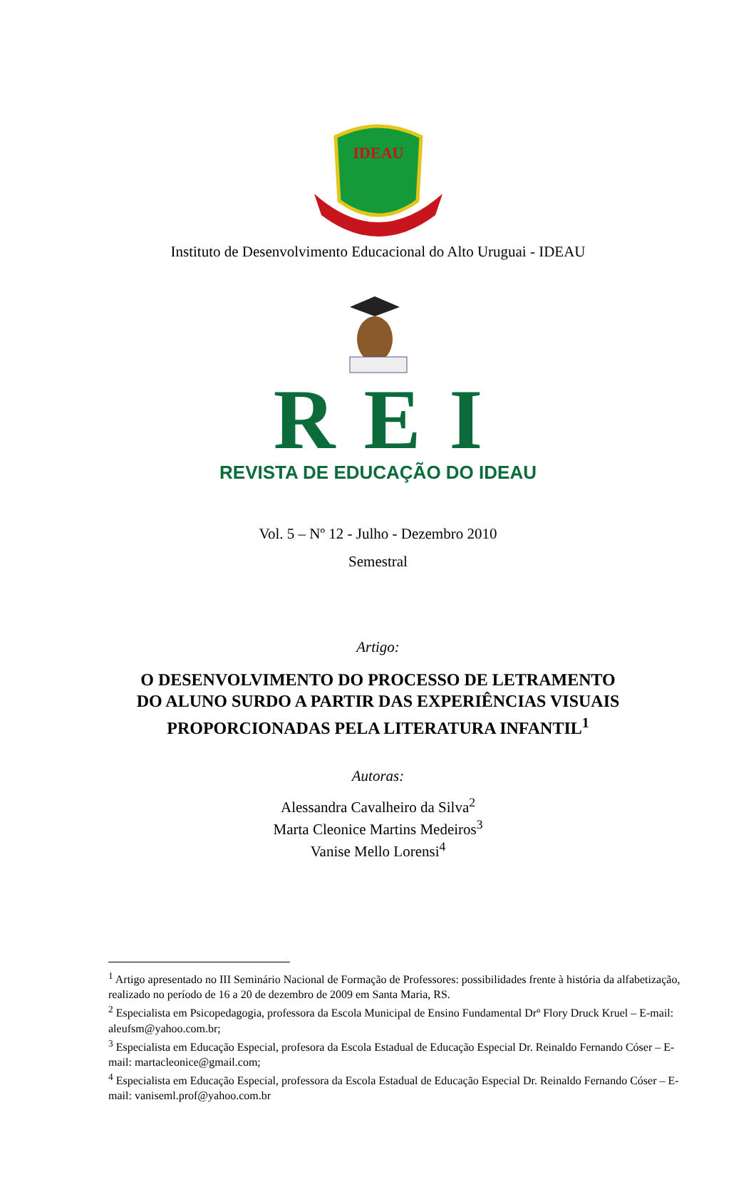IDEAU
Instituto de Desenvolvimento Educacional do Alto Uruguai - IDEAU
REI
REVISTA DE EDUCAÇÃO DO IDEAU
Vol. 5 – Nº 12 - Julho - Dezembro 2010
Semestral
Artigo:
O DESENVOLVIMENTO DO PROCESSO DE LETRAMENTO DO ALUNO SURDO A PARTIR DAS EXPERIÊNCIAS VISUAIS PROPORCIONADAS PELA LITERATURA INFANTIL<sup>1</sup>
Autoras:
Alessandra Cavalheiro da Silva<sup>2</sup>
Marta Cleonice Martins Medeiros<sup>3</sup>
Vanise Mello Lorensi<sup>4</sup>
<sup>1</sup> Artigo apresentado no III Seminário Nacional de Formação de Professores: possibilidades frente à história da alfabetização, realizado no período de 16 a 20 de dezembro de 2009 em Santa Maria, RS.
<sup>2</sup> Especialista em Psicopedagogia, professora da Escola Municipal de Ensino Fundamental Drº Flory Druck Kruel – E-mail: aleufsm@yahoo.com.br;
<sup>3</sup> Especialista em Educação Especial, profesora da Escola Estadual de Educação Especial Dr. Reinaldo Fernando Cóser – E-mail: martacleonice@gmail.com;
<sup>4</sup> Especialista em Educação Especial, professora da Escola Estadual de Educação Especial Dr. Reinaldo Fernando Cóser – E-mail: vaniseml.prof@yahoo.com.br